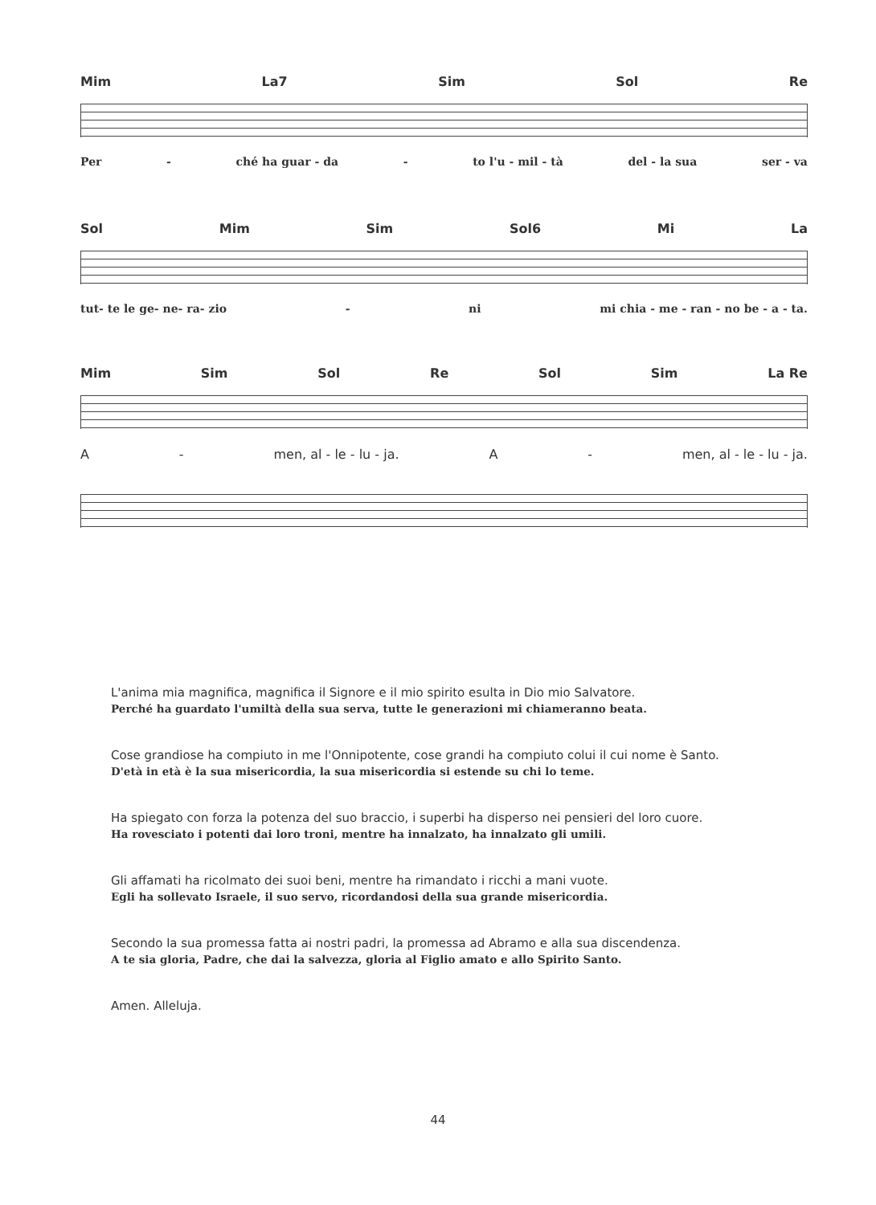Mim La7 Sim Sol Re
Per - ché ha guar - da - to l'u - mil - tà del - la sua ser - va
Sol Mim Sim Sol6 Mi La
tut- te le ge- ne- ra- zio - ni mi chia - me - ran - no be - a - ta.
Mim Sim Sol Re Sol Sim La Re
A - men, al - le - lu - ja. A - men, al - le - lu - ja.
L'anima mia magnifica, magnifica il Signore e il mio spirito esulta in Dio mio Salvatore.
Perché ha guardato l'umiltà della sua serva, tutte le generazioni mi chiameranno beata.
Cose grandiose ha compiuto in me l'Onnipotente, cose grandi ha compiuto colui il cui nome è Santo.
D'età in età è la sua misericordia, la sua misericordia si estende su chi lo teme.
Ha spiegato con forza la potenza del suo braccio, i superbi ha disperso nei pensieri del loro cuore.
Ha rovesciato i potenti dai loro troni, mentre ha innalzato, ha innalzato gli umili.
Gli affamati ha ricolmato dei suoi beni, mentre ha rimandato i ricchi a mani vuote.
Egli ha sollevato Israele, il suo servo, ricordandosi della sua grande misericordia.
Secondo la sua promessa fatta ai nostri padri, la promessa ad Abramo e alla sua discendenza.
A te sia gloria, Padre, che dai la salvezza, gloria al Figlio amato e allo Spirito Santo.
Amen. Alleluja.
44